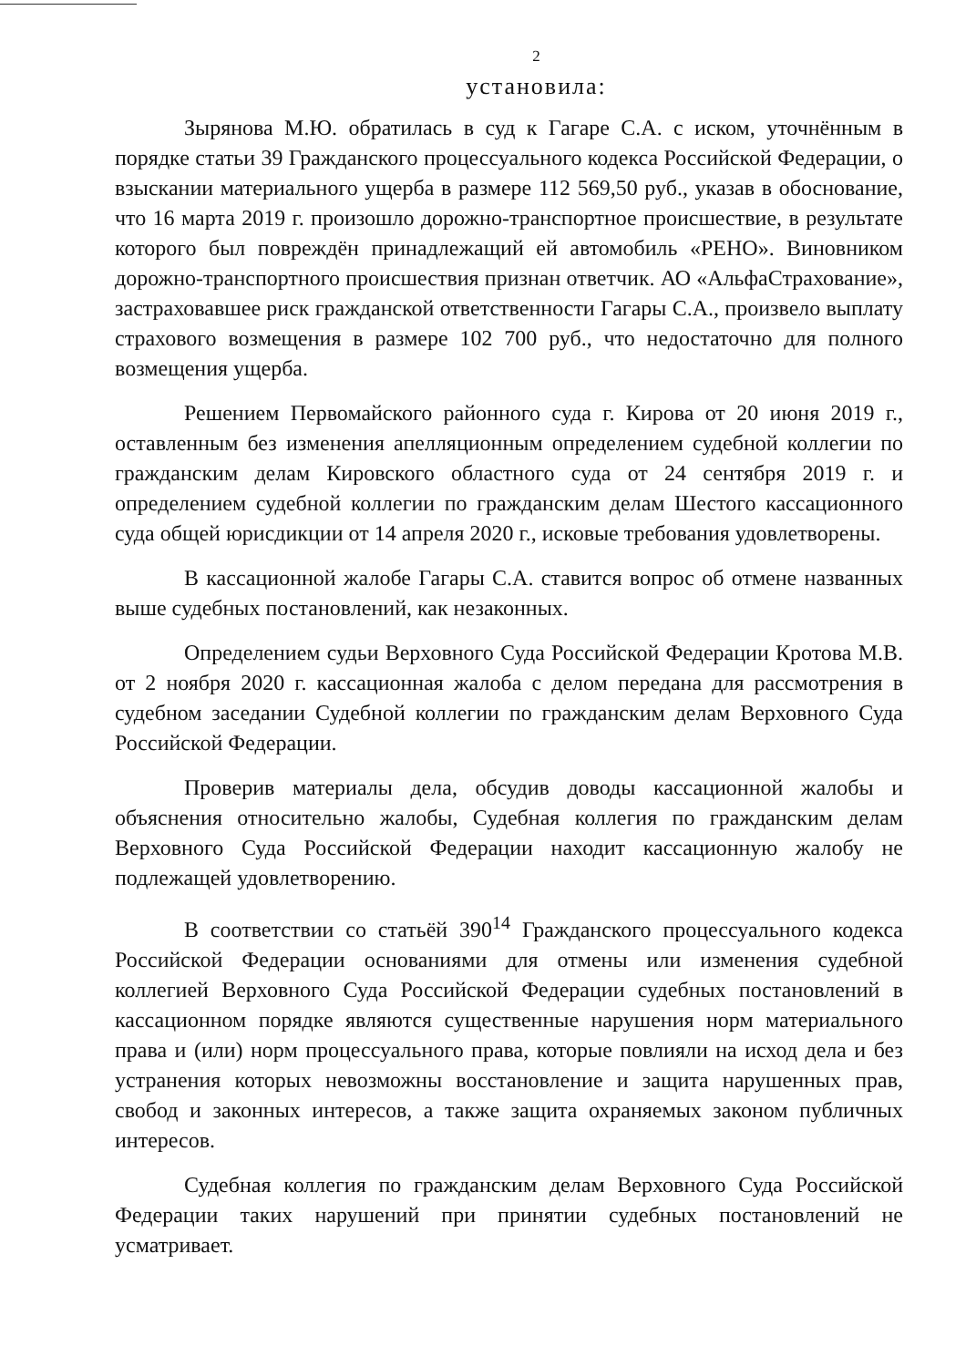2
установила:
Зырянова М.Ю. обратилась в суд к Гагаре С.А. с иском, уточнённым в порядке статьи 39 Гражданского процессуального кодекса Российской Федерации, о взыскании материального ущерба в размере 112 569,50 руб., указав в обоснование, что 16 марта 2019 г. произошло дорожно-транспортное происшествие, в результате которого был повреждён принадлежащий ей автомобиль «РЕНО». Виновником дорожно-транспортного происшествия признан ответчик. АО «АльфаСтрахование», застраховавшее риск гражданской ответственности Гагары С.А., произвело выплату страхового возмещения в размере 102 700 руб., что недостаточно для полного возмещения ущерба.
Решением Первомайского районного суда г. Кирова от 20 июня 2019 г., оставленным без изменения апелляционным определением судебной коллегии по гражданским делам Кировского областного суда от 24 сентября 2019 г. и определением судебной коллегии по гражданским делам Шестого кассационного суда общей юрисдикции от 14 апреля 2020 г., исковые требования удовлетворены.
В кассационной жалобе Гагары С.А. ставится вопрос об отмене названных выше судебных постановлений, как незаконных.
Определением судьи Верховного Суда Российской Федерации Кротова М.В. от 2 ноября 2020 г. кассационная жалоба с делом передана для рассмотрения в судебном заседании Судебной коллегии по гражданским делам Верховного Суда Российской Федерации.
Проверив материалы дела, обсудив доводы кассационной жалобы и объяснения относительно жалобы, Судебная коллегия по гражданским делам Верховного Суда Российской Федерации находит кассационную жалобу не подлежащей удовлетворению.
В соответствии со статьёй 390<sup>14</sup> Гражданского процессуального кодекса Российской Федерации основаниями для отмены или изменения судебной коллегией Верховного Суда Российской Федерации судебных постановлений в кассационном порядке являются существенные нарушения норм материального права и (или) норм процессуального права, которые повлияли на исход дела и без устранения которых невозможны восстановление и защита нарушенных прав, свобод и законных интересов, а также защита охраняемых законом публичных интересов.
Судебная коллегия по гражданским делам Верховного Суда Российской Федерации таких нарушений при принятии судебных постановлений не усматривает.